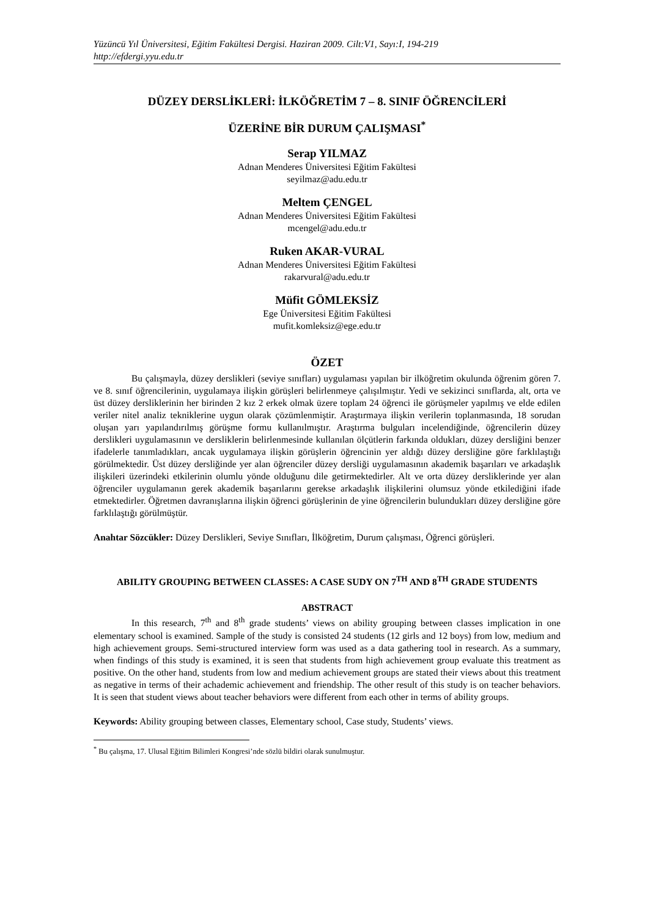Yüzüncü Yıl Üniversitesi, Eğitim Fakültesi Dergisi. Haziran 2009. Cilt:V1, Sayı:I, 194-219
http://efdergi.yyu.edu.tr
DÜZEY DERSLİKLERİ: İLKÖĞRETİM 7 – 8. SINIF ÖĞRENCİLERİ
ÜZERİNE BİR DURUM ÇALIŞMASI<sup>*</sup>
Serap YILMAZ
Adnan Menderes Üniversitesi Eğitim Fakültesi
seyilmaz@adu.edu.tr
Meltem ÇENGEL
Adnan Menderes Üniversitesi Eğitim Fakültesi
mcengel@adu.edu.tr
Ruken AKAR-VURAL
Adnan Menderes Üniversitesi Eğitim Fakültesi
rakarvural@adu.edu.tr
Müfit GÖMLEKSİZ
Ege Üniversitesi Eğitim Fakültesi
mufit.komleksiz@ege.edu.tr
ÖZET
Bu çalışmayla, düzey derslikleri (seviye sınıfları) uygulaması yapılan bir ilköğretim okulunda öğrenim gören 7. ve 8. sınıf öğrencilerinin, uygulamaya ilişkin görüşleri belirlenmeye çalışılmıştır. Yedi ve sekizinci sınıflarda, alt, orta ve üst düzey dersliklerinin her birinden 2 kız 2 erkek olmak üzere toplam 24 öğrenci ile görüşmeler yapılmış ve elde edilen veriler nitel analiz tekniklerine uygun olarak çözümlenmiştir. Araştırmaya ilişkin verilerin toplanmasında, 18 sorudan oluşan yarı yapılandırılmış görüşme formu kullanılmıştır. Araştırma bulguları incelendiğinde, öğrencilerin düzey derslikleri uygulamasının ve dersliklerin belirlenmesinde kullanılan ölçütlerin farkında oldukları, düzey dersliğini benzer ifadelerle tanımladıkları, ancak uygulamaya ilişkin görüşlerin öğrencinin yer aldığı düzey dersliğine göre farklılaştığı görülmektedir. Üst düzey dersliğinde yer alan öğrenciler düzey dersliği uygulamasının akademik başarıları ve arkadaşlık ilişkileri üzerindeki etkilerinin olumlu yönde olduğunu dile getirmektedirler. Alt ve orta düzey dersliklerinde yer alan öğrenciler uygulamanın gerek akademik başarılarını gerekse arkadaşlık ilişkilerini olumsuz yönde etkilediğini ifade etmektedirler. Öğretmen davranışlarına ilişkin öğrenci görüşlerinin de yine öğrencilerin bulundukları düzey dersliğine göre farklılaştığı görülmüştür.
Anahtar Sözcükler: Düzey Derslikleri, Seviye Sınıfları, İlköğretim, Durum çalışması, Öğrenci görüşleri.
ABILITY GROUPING BETWEEN CLASSES: A CASE SUDY ON 7<sup>TH</sup> AND 8<sup>TH</sup> GRADE STUDENTS
ABSTRACT
In this research, 7<sup>th</sup> and 8<sup>th</sup> grade students’ views on ability grouping between classes implication in one elementary school is examined. Sample of the study is consisted 24 students (12 girls and 12 boys) from low, medium and high achievement groups. Semi-structured interview form was used as a data gathering tool in research. As a summary, when findings of this study is examined, it is seen that students from high achievement group evaluate this treatment as positive. On the other hand, students from low and medium achievement groups are stated their views about this treatment as negative in terms of their achademic achievement and friendship. The other result of this study is on teacher behaviors. It is seen that student views about teacher behaviors were different from each other in terms of ability groups.
Keywords: Ability grouping between classes, Elementary school, Case study, Students’ views.
<sup>*</sup> Bu çalışma, 17. Ulusal Eğitim Bilimleri Kongresi’nde sözlü bildiri olarak sunulmuştur.